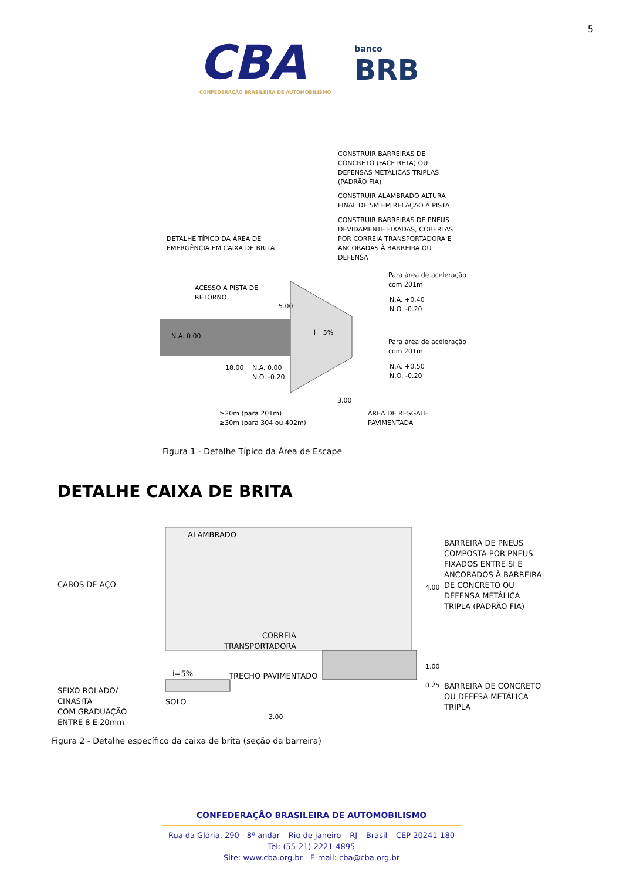5
CBA
CONFEDERAÇÃO BRASILEIRA DE AUTOMOBILISMO
banco
BRB
CONSTRUIR BARREIRAS DE
CONCRETO (FACE RETA) OU
DEFENSAS METÁLICAS TRIPLAS
(PADRÃO FIA)
CONSTRUIR ALAMBRADO ALTURA
FINAL DE 5M EM RELAÇÃO À PISTA
CONSTRUIR BARREIRAS DE PNEUS
DEVIDAMENTE FIXADAS, COBERTAS
POR CORREIA TRANSPORTADORA E
ANCORADAS À BARREIRA OU
DEFENSA
DETALHE TÍPICO DA ÁREA DE
EMERGÊNCIA EM CAIXA DE BRITA
Para área de aceleração
com 201m
ACESSO À PISTA DE
RETORNO
5.00
N.A. +0.40
N.O. -0.20
N.A. 0.00 i= 5%
18.00
Para área de aceleração
com 201m
N.A. 0.00
N.O. -0.20
N.A. +0.50
N.O. -0.20
3.00
≥20m (para 201m)
≥30m (para 304 ou 402m)
ÁREA DE RESGATE
PAVIMENTADA
Figura 1 - Detalhe Típico da Área de Escape
DETALHE CAIXA DE BRITA
ALAMBRADO
BARREIRA DE PNEUS
COMPOSTA POR PNEUS
FIXADOS ENTRE SI E
ANCORADOS À BARREIRA
DE CONCRETO OU
DEFENSA METÁLICA
TRIPLA (PADRÃO FIA)
CABOS DE AÇO 4.00
CORREIA
TRANSPORTADORA
1.00
i=5% TRECHO PAVIMENTADO
0.25
SEIXO ROLADO/
CINASITA
COM GRADUAÇÃO
ENTRE 8 E 20mm
BARREIRA DE CONCRETO
OU DEFESA METÁLICA
TRIPLA
SOLO
3.00
Figura 2 - Detalhe específico da caixa de brita (seção da barreira)
CONFEDERAÇÃO BRASILEIRA DE AUTOMOBILISMO
Rua da Glória, 290 - 8º andar – Rio de Janeiro – RJ – Brasil – CEP 20241-180
Tel: (55-21) 2221-4895
Site: www.cba.org.br - E-mail: cba@cba.org.br